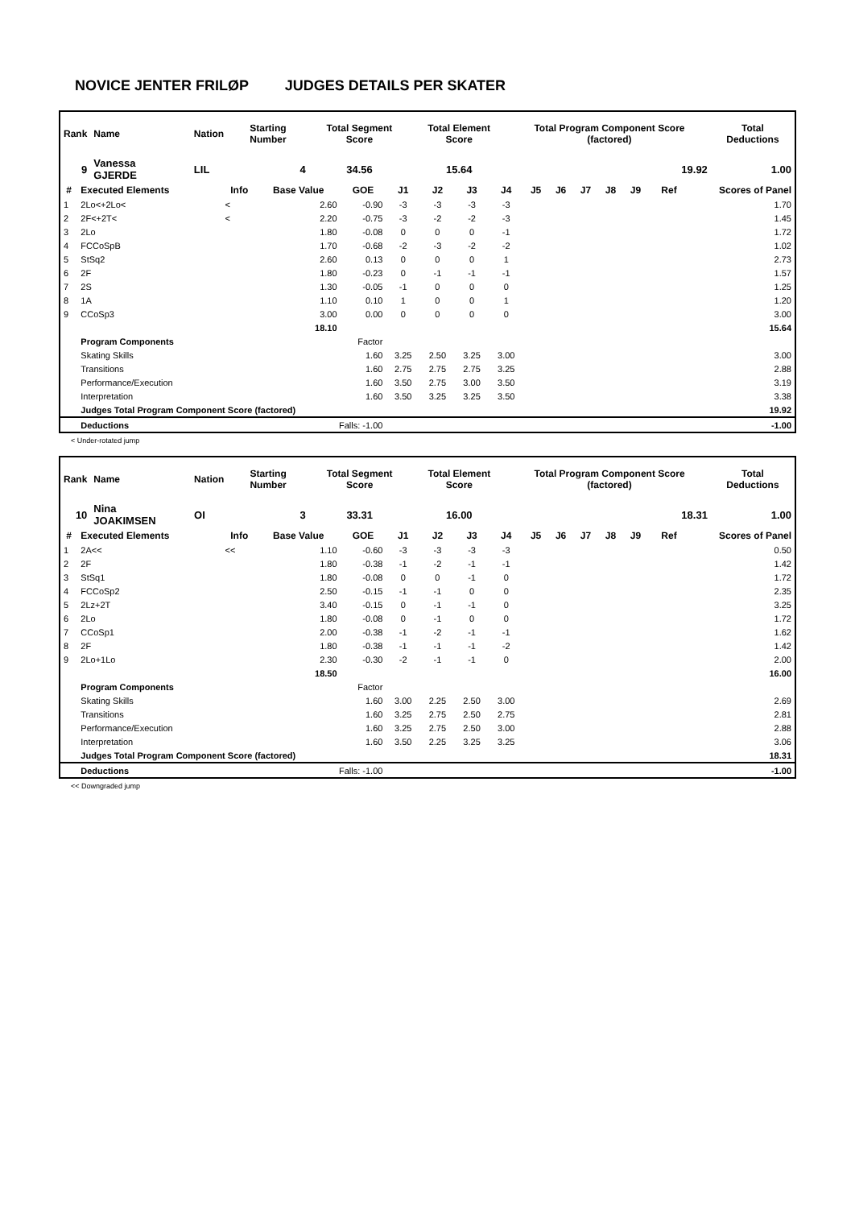NOVICE JENTER FRILØP JUDGES DETAILS PER SKATER
| Rank | Name | | Nation | Starting Number | Total Segment Score | Total Element Score | Total Program Component Score (factored) | Total Deductions |
| --- | --- | --- | --- | --- | --- | --- | --- | --- |
| 9 | Vanessa GJERDE | | LIL | 4 | 34.56 | 15.64 | 19.92 | 1.00 |
| # | Executed Elements | Info | Base Value | GOE | J1 | J2 | J3 | J4 | J5 | J6 | J7 | J8 | J9 | Ref | Scores of Panel |
| --- | --- | --- | --- | --- | --- | --- | --- | --- | --- | --- | --- | --- | --- | --- | --- |
| 1 | 2Lo<+2Lo< | < | 2.60 | -0.90 | -3 | -3 | -3 | -3 | | | | | | | 1.70 |
| 2 | 2F<+2T< | < | 2.20 | -0.75 | -3 | -2 | -2 | -3 | | | | | | | 1.45 |
| 3 | 2Lo | | 1.80 | -0.08 | 0 | 0 | 0 | -1 | | | | | | | 1.72 |
| 4 | FCCoSpB | | 1.70 | -0.68 | -2 | -3 | -2 | -2 | | | | | | | 1.02 |
| 5 | StSq2 | | 2.60 | 0.13 | 0 | 0 | 0 | 1 | | | | | | | 2.73 |
| 6 | 2F | | 1.80 | -0.23 | 0 | -1 | -1 | -1 | | | | | | | 1.57 |
| 7 | 2S | | 1.30 | -0.05 | -1 | 0 | 0 | 0 | | | | | | | 1.25 |
| 8 | 1A | | 1.10 | 0.10 | 1 | 0 | 0 | 1 | | | | | | | 1.20 |
| 9 | CCoSp3 | | 3.00 | 0.00 | 0 | 0 | 0 | 0 | | | | | | | 3.00 |
| | | | 18.10 | | | | | | | | | | | | 15.64 |
| | Program Components | | | Factor | | | | | | | | | | | |
| | Skating Skills | | | 1.60 | 3.25 | 2.50 | 3.25 | 3.00 | | | | | | | 3.00 |
| | Transitions | | | 1.60 | 2.75 | 2.75 | 2.75 | 3.25 | | | | | | | 2.88 |
| | Performance/Execution | | | 1.60 | 3.50 | 2.75 | 3.00 | 3.50 | | | | | | | 3.19 |
| | Interpretation | | | 1.60 | 3.50 | 3.25 | 3.25 | 3.50 | | | | | | | 3.38 |
| | Judges Total Program Component Score (factored) | | | | | | | | | | | | | | 19.92 |
| | Deductions | Falls: -1.00 | | | | | | | | | | | | | -1.00 |
< Under-rotated jump
| Rank | Name | | Nation | Starting Number | Total Segment Score | Total Element Score | Total Program Component Score (factored) | Total Deductions |
| --- | --- | --- | --- | --- | --- | --- | --- | --- |
| 10 | Nina JOAKIMSEN | | OI | 3 | 33.31 | 16.00 | 18.31 | 1.00 |
| # | Executed Elements | Info | Base Value | GOE | J1 | J2 | J3 | J4 | J5 | J6 | J7 | J8 | J9 | Ref | Scores of Panel |
| --- | --- | --- | --- | --- | --- | --- | --- | --- | --- | --- | --- | --- | --- | --- | --- |
| 1 | 2A<< | << | 1.10 | -0.60 | -3 | -3 | -3 | -3 | | | | | | | 0.50 |
| 2 | 2F | | 1.80 | -0.38 | -1 | -2 | -1 | -1 | | | | | | | 1.42 |
| 3 | StSq1 | | 1.80 | -0.08 | 0 | 0 | -1 | 0 | | | | | | | 1.72 |
| 4 | FCCoSp2 | | 2.50 | -0.15 | -1 | -1 | 0 | 0 | | | | | | | 2.35 |
| 5 | 2Lz+2T | | 3.40 | -0.15 | 0 | -1 | -1 | 0 | | | | | | | 3.25 |
| 6 | 2Lo | | 1.80 | -0.08 | 0 | -1 | 0 | 0 | | | | | | | 1.72 |
| 7 | CCoSp1 | | 2.00 | -0.38 | -1 | -2 | -1 | -1 | | | | | | | 1.62 |
| 8 | 2F | | 1.80 | -0.38 | -1 | -1 | -1 | -2 | | | | | | | 1.42 |
| 9 | 2Lo+1Lo | | 2.30 | -0.30 | -2 | -1 | -1 | 0 | | | | | | | 2.00 |
| | | | 18.50 | | | | | | | | | | | | 16.00 |
| | Program Components | | | Factor | | | | | | | | | | | |
| | Skating Skills | | | 1.60 | 3.00 | 2.25 | 2.50 | 3.00 | | | | | | | 2.69 |
| | Transitions | | | 1.60 | 3.25 | 2.75 | 2.50 | 2.75 | | | | | | | 2.81 |
| | Performance/Execution | | | 1.60 | 3.25 | 2.75 | 2.50 | 3.00 | | | | | | | 2.88 |
| | Interpretation | | | 1.60 | 3.50 | 2.25 | 3.25 | 3.25 | | | | | | | 3.06 |
| | Judges Total Program Component Score (factored) | | | | | | | | | | | | | | 18.31 |
| | Deductions | Falls: -1.00 | | | | | | | | | | | | | -1.00 |
<< Downgraded jump